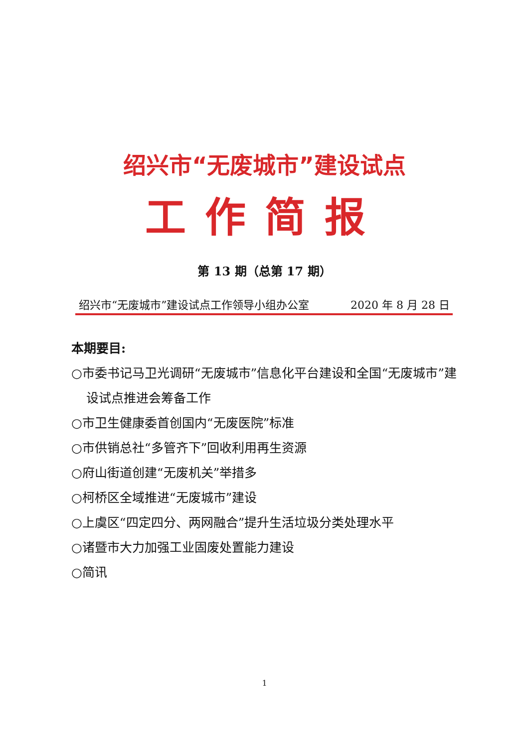绍兴市“无废城市”建设试点
工作简报
第 13 期（总第 17 期）
绍兴市“无废城市”建设试点工作领导小组办公室 2020 年 8 月 28 日
本期要目:
○市委书记马卫光调研“无废城市”信息化平台建设和全国“无废城市”建设试点推进会筹备工作
○市卫生健康委首创国内“无废医院”标准
○市供销总社“多管齐下”回收利用再生资源
○府山街道创建“无废机关”举措多
○柯桥区全域推进“无废城市”建设
○上虞区“四定四分、两网融合”提升生活垃圾分类处理水平
○诸暨市大力加强工业固废处置能力建设
○简讯
1